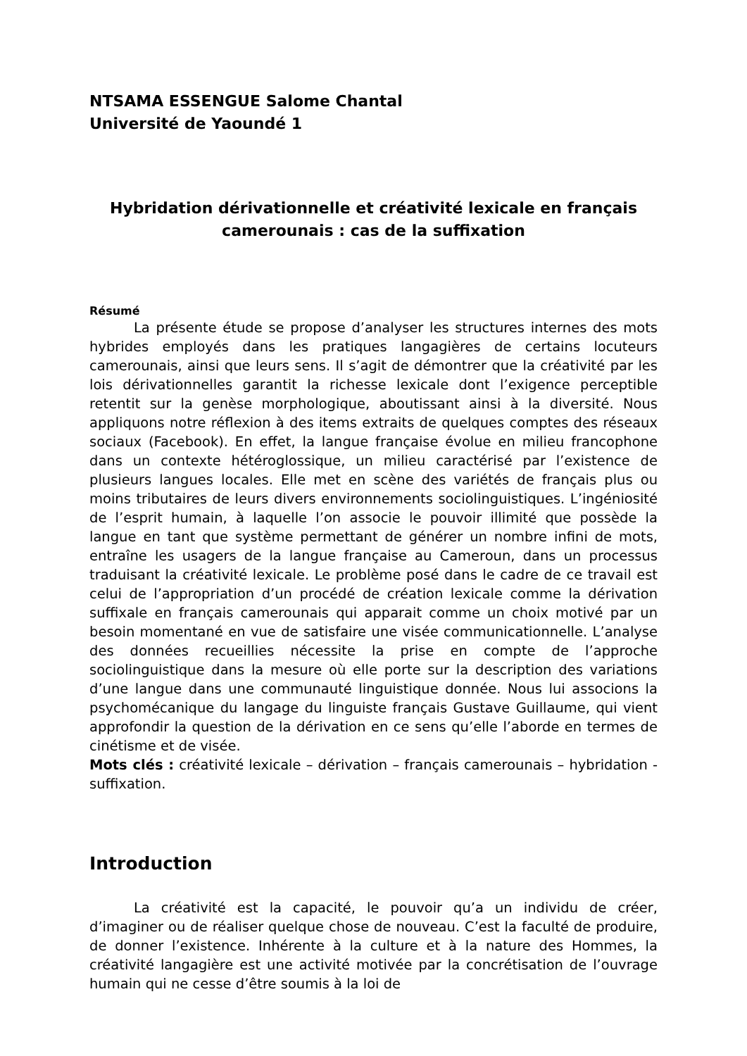NTSAMA ESSENGUE Salome Chantal
Université de Yaoundé 1
Hybridation dérivationnelle et créativité lexicale en français camerounais : cas de la suffixation
Résumé
La présente étude se propose d’analyser les structures internes des mots hybrides employés dans les pratiques langagières de certains locuteurs camerounais, ainsi que leurs sens. Il s’agit de démontrer que la créativité par les lois dérivationnelles garantit la richesse lexicale dont l’exigence perceptible retentit sur la genèse morphologique, aboutissant ainsi à la diversité. Nous appliquons notre réflexion à des items extraits de quelques comptes des réseaux sociaux (Facebook). En effet, la langue française évolue en milieu francophone dans un contexte hétéroglossique, un milieu caractérisé par l’existence de plusieurs langues locales. Elle met en scène des variétés de français plus ou moins tributaires de leurs divers environnements sociolinguistiques. L’ingéniosité de l’esprit humain, à laquelle l’on associe le pouvoir illimité que possède la langue en tant que système permettant de générer un nombre infini de mots, entraîne les usagers de la langue française au Cameroun, dans un processus traduisant la créativité lexicale. Le problème posé dans le cadre de ce travail est celui de l’appropriation d’un procédé de création lexicale comme la dérivation suffixale en français camerounais qui apparait comme un choix motivé par un besoin momentané en vue de satisfaire une visée communicationnelle. L’analyse des données recueillies nécessite la prise en compte de l’approche sociolinguistique dans la mesure où elle porte sur la description des variations d’une langue dans une communauté linguistique donnée. Nous lui associons la psychomécanique du langage du linguiste français Gustave Guillaume, qui vient approfondir la question de la dérivation en ce sens qu’elle l’aborde en termes de cinétisme et de visée.
Mots clés : créativité lexicale – dérivation – français camerounais – hybridation - suffixation.
Introduction
La créativité est la capacité, le pouvoir qu’a un individu de créer, d’imaginer ou de réaliser quelque chose de nouveau. C’est la faculté de produire, de donner l’existence. Inhérente à la culture et à la nature des Hommes, la créativité langagière est une activité motivée par la concrétisation de l’ouvrage humain qui ne cesse d’être soumis à la loi de